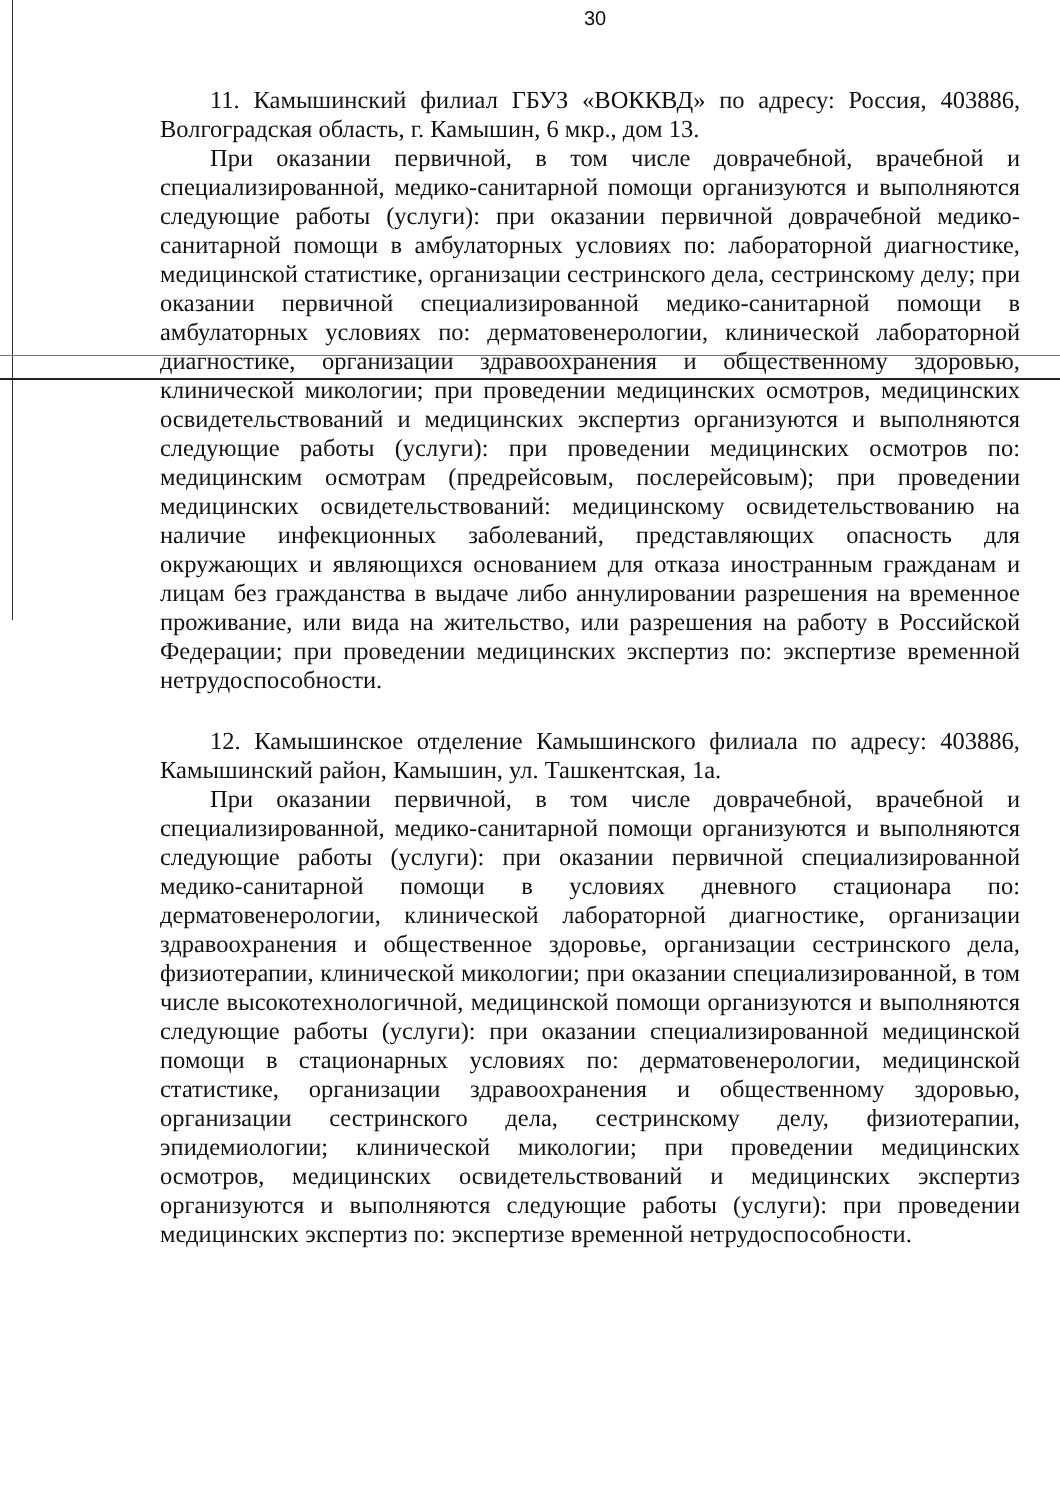30
11. Камышинский филиал ГБУЗ «ВОККВД» по адресу: Россия, 403886, Волгоградская область, г. Камышин, 6 мкр., дом 13.
При оказании первичной, в том числе доврачебной, врачебной и специализированной, медико-санитарной помощи организуются и выполняются следующие работы (услуги): при оказании первичной доврачебной медико-санитарной помощи в амбулаторных условиях по: лабораторной диагностике, медицинской статистике, организации сестринского дела, сестринскому делу; при оказании первичной специализированной медико-санитарной помощи в амбулаторных условиях по: дерматовенерологии, клинической лабораторной диагностике, организации здравоохранения и общественному здоровью, клинической микологии; при проведении медицинских осмотров, медицинских освидетельствований и медицинских экспертиз организуются и выполняются следующие работы (услуги): при проведении медицинских осмотров по: медицинским осмотрам (предрейсовым, послерейсовым); при проведении медицинских освидетельствований: медицинскому освидетельствованию на наличие инфекционных заболеваний, представляющих опасность для окружающих и являющихся основанием для отказа иностранным гражданам и лицам без гражданства в выдаче либо аннулировании разрешения на временное проживание, или вида на жительство, или разрешения на работу в Российской Федерации; при проведении медицинских экспертиз по: экспертизе временной нетрудоспособности.
12. Камышинское отделение Камышинского филиала по адресу: 403886, Камышинский район, Камышин, ул. Ташкентская, 1а.
При оказании первичной, в том числе доврачебной, врачебной и специализированной, медико-санитарной помощи организуются и выполняются следующие работы (услуги): при оказании первичной специализированной медико-санитарной помощи в условиях дневного стационара по: дерматовенерологии, клинической лабораторной диагностике, организации здравоохранения и общественное здоровье, организации сестринского дела, физиотерапии, клинической микологии; при оказании специализированной, в том числе высокотехнологичной, медицинской помощи организуются и выполняются следующие работы (услуги): при оказании специализированной медицинской помощи в стационарных условиях по: дерматовенерологии, медицинской статистике, организации здравоохранения и общественному здоровью, организации сестринского дела, сестринскому делу, физиотерапии, эпидемиологии; клинической микологии; при проведении медицинских осмотров, медицинских освидетельствований и медицинских экспертиз организуются и выполняются следующие работы (услуги): при проведении медицинских экспертиз по: экспертизе временной нетрудоспособности.